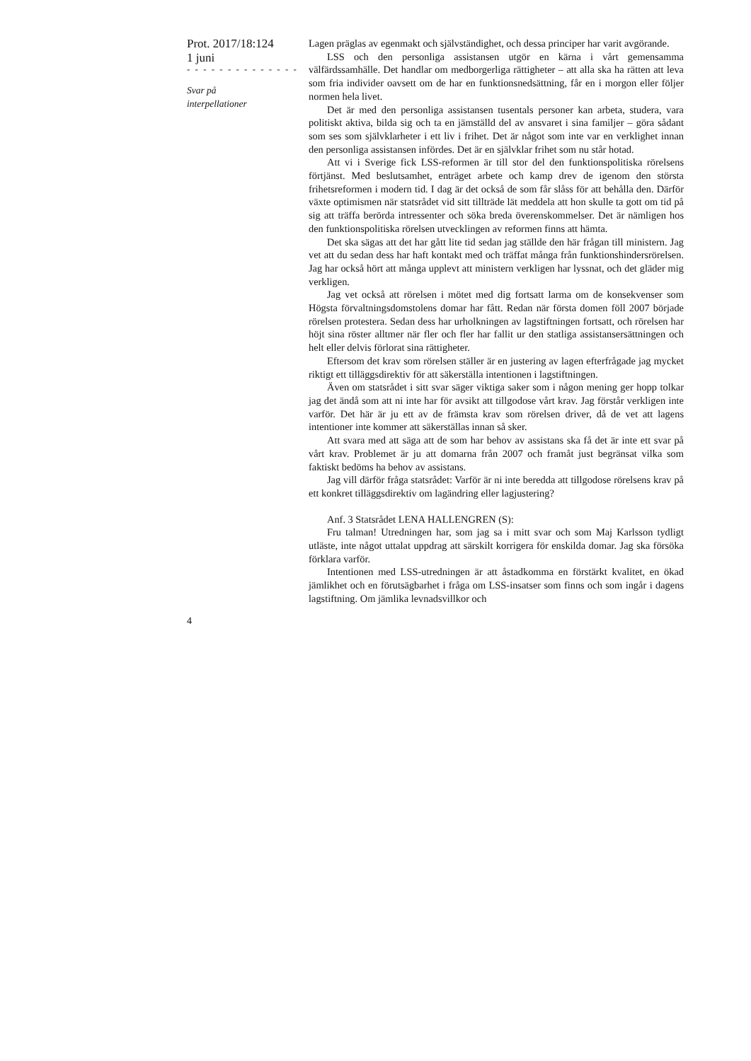Prot. 2017/18:124
1 juni
- - - - - - - - - - - - - -
Svar på
interpellationer
Lagen präglas av egenmakt och självständighet, och dessa principer har varit avgörande.
LSS och den personliga assistansen utgör en kärna i vårt gemensamma välfärdssamhälle. Det handlar om medborgerliga rättigheter – att alla ska ha rätten att leva som fria individer oavsett om de har en funktionsnedsättning, får en i morgon eller följer normen hela livet.
Det är med den personliga assistansen tusentals personer kan arbeta, studera, vara politiskt aktiva, bilda sig och ta en jämställd del av ansvaret i sina familjer – göra sådant som ses som självklarheter i ett liv i frihet. Det är något som inte var en verklighet innan den personliga assistansen infördes. Det är en självklar frihet som nu står hotad.
Att vi i Sverige fick LSS-reformen är till stor del den funktionspolitiska rörelsens förtjänst. Med beslutsamhet, enträget arbete och kamp drev de igenom den största frihetsreformen i modern tid. I dag är det också de som får slåss för att behålla den. Därför växte optimismen när statsrådet vid sitt tillträde lät meddela att hon skulle ta gott om tid på sig att träffa berörda intressenter och söka breda överenskommelser. Det är nämligen hos den funktionspolitiska rörelsen utvecklingen av reformen finns att hämta.
Det ska sägas att det har gått lite tid sedan jag ställde den här frågan till ministern. Jag vet att du sedan dess har haft kontakt med och träffat många från funktionshindersrörelsen. Jag har också hört att många upplevt att ministern verkligen har lyssnat, och det gläder mig verkligen.
Jag vet också att rörelsen i mötet med dig fortsatt larma om de konsekvenser som Högsta förvaltningsdomstolens domar har fått. Redan när första domen föll 2007 började rörelsen protestera. Sedan dess har urholkningen av lagstiftningen fortsatt, och rörelsen har höjt sina röster alltmer när fler och fler har fallit ur den statliga assistansersättningen och helt eller delvis förlorat sina rättigheter.
Eftersom det krav som rörelsen ställer är en justering av lagen efterfrågade jag mycket riktigt ett tilläggsdirektiv för att säkerställa intentionen i lagstiftningen.
Även om statsrådet i sitt svar säger viktiga saker som i någon mening ger hopp tolkar jag det ändå som att ni inte har för avsikt att tillgodose vårt krav. Jag förstår verkligen inte varför. Det här är ju ett av de främsta krav som rörelsen driver, då de vet att lagens intentioner inte kommer att säkerställas innan så sker.
Att svara med att säga att de som har behov av assistans ska få det är inte ett svar på vårt krav. Problemet är ju att domarna från 2007 och framåt just begränsat vilka som faktiskt bedöms ha behov av assistans.
Jag vill därför fråga statsrådet: Varför är ni inte beredda att tillgodose rörelsens krav på ett konkret tilläggsdirektiv om lagändring eller lagjustering?
Anf. 3 Statsrådet LENA HALLENGREN (S):
Fru talman! Utredningen har, som jag sa i mitt svar och som Maj Karlsson tydligt utläste, inte något uttalat uppdrag att särskilt korrigera för enskilda domar. Jag ska försöka förklara varför.
Intentionen med LSS-utredningen är att åstadkomma en förstärkt kvalitet, en ökad jämlikhet och en förutsägbarhet i fråga om LSS-insatser som finns och som ingår i dagens lagstiftning. Om jämlika levnadsvillkor och
4